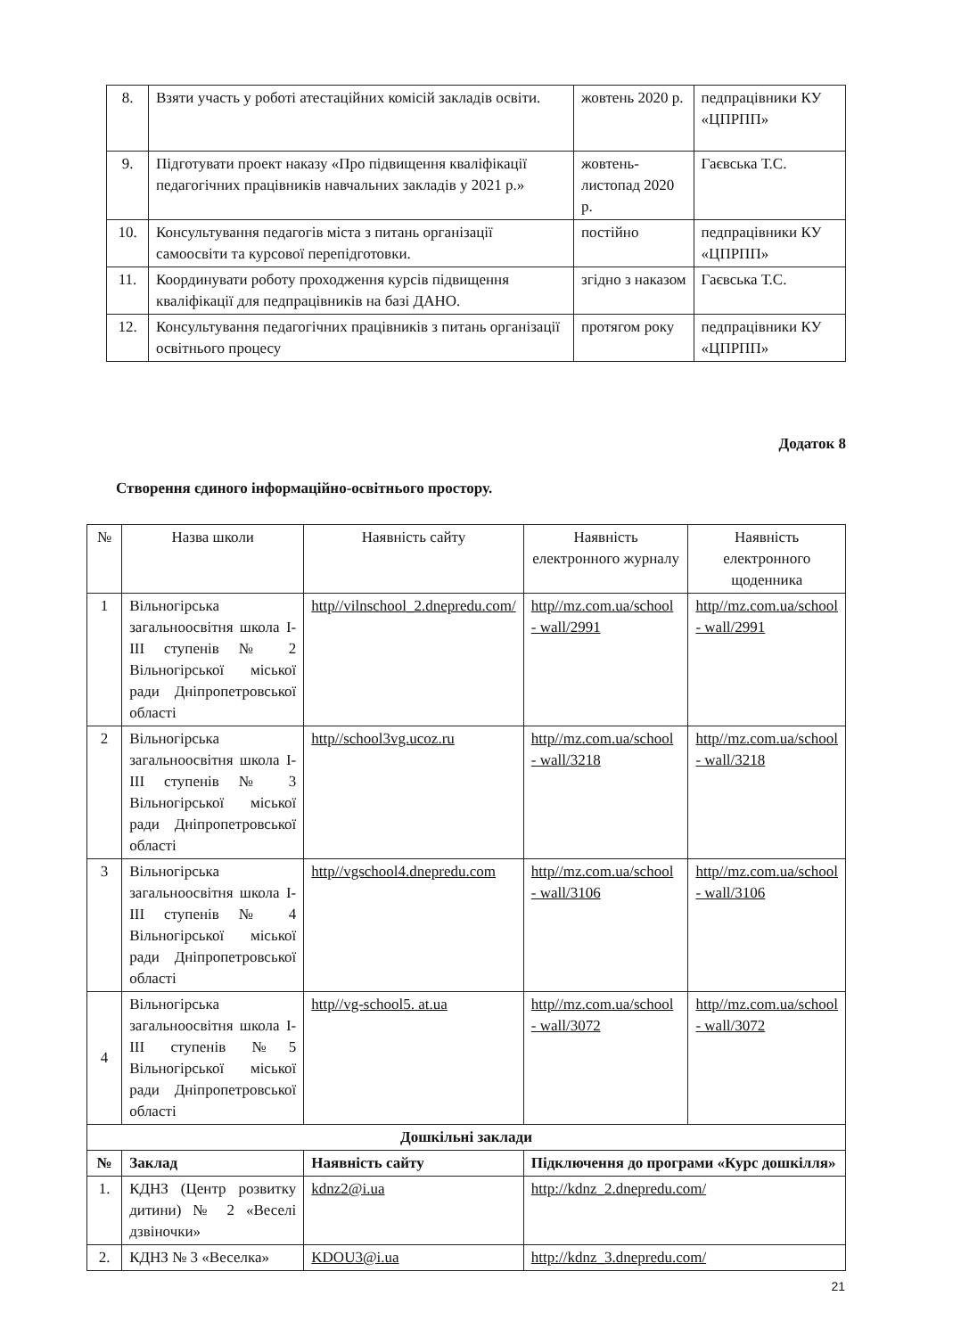| 8. | Взяти участь у роботі атестаційних комісій закладів освіти. | жовтень 2020 р. | педпрацівники КУ «ЦПРПП» |
| 9. | Підготувати проект наказу «Про підвищення кваліфікації педагогічних працівників навчальних закладів у 2021 р.» | жовтень-листопад 2020 р. | Гаєвська Т.С. |
| 10. | Консультування педагогів міста з питань організації самоосвіти та курсової перепідготовки. | постійно | педпрацівники КУ «ЦПРПП» |
| 11. | Координувати роботу проходження курсів підвищення кваліфікації для педпрацівників на базі ДАНО. | згідно з наказом | Гаєвська Т.С. |
| 12. | Консультування педагогічних працівників з питань організації освітнього процесу | протягом року | педпрацівники КУ «ЦПРПП» |
Додаток 8
Створення єдиного інформаційно-освітнього простору.
| № | Назва школи | Наявність сайту | Наявність електронного журналу | Наявність електронного щоденника |
| --- | --- | --- | --- | --- |
| 1 | Вільногірська загальноосвітня школа І-ІІІ ступенів № 2 Вільногірської міської ради Дніпропетровської області | http//vilnschool_2.dnepredu.com/ | http//mz.com.ua/school - wall/2991 | http//mz.com.ua/school - wall/2991 |
| 2 | Вільногірська загальноосвітня школа І-ІІІ ступенів № 3 Вільногірської міської ради Дніпропетровської області | http//school3vg.ucoz.ru | http//mz.com.ua/school - wall/3218 | http//mz.com.ua/school - wall/3218 |
| 3 | Вільногірська загальноосвітня школа І-ІІІ ступенів № 4 Вільногірської міської ради Дніпропетровської області | http//vgschool4.dnepredu.com | http//mz.com.ua/school - wall/3106 | http//mz.com.ua/school - wall/3106 |
| 4 | Вільногірська загальноосвітня школа І-ІІІ ступенів №5 Вільногірської міської ради Дніпропетровської області | http//vg-school5. at.ua | http//mz.com.ua/school - wall/3072 | http//mz.com.ua/school - wall/3072 |
| Дошкільні заклади | | | | |
| № | Заклад | Наявність сайту | Підключення до програми «Курс дошкілля» | |
| 1. | КДНЗ (Центр розвитку дитини) № 2 «Веселі дзвіночки» | kdnz2@i.ua | http://kdnz_2.dnepredu.com/ | |
| 2. | КДНЗ № 3 «Веселка» | KDOU3@i.ua | http://kdnz_3.dnepredu.com/ | |
21